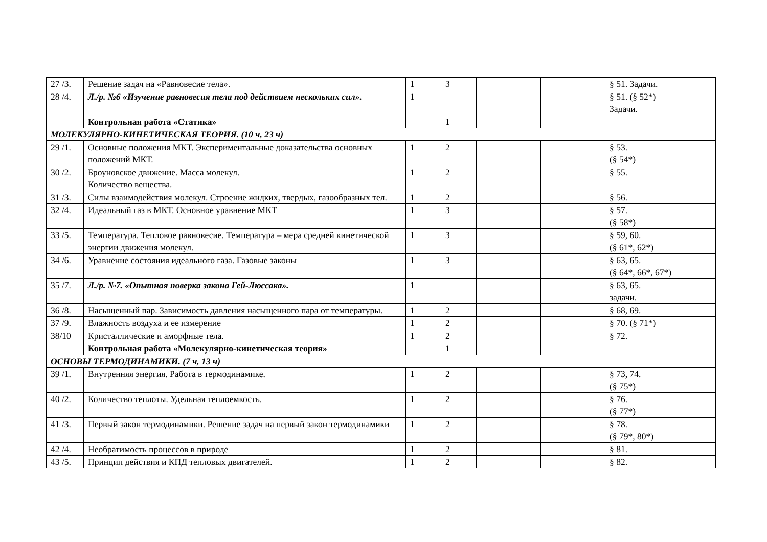| 27 /3. | Решение задач на «Равновесие тела». | 1 | 3 | | | § 51. Задачи. |
| 28 /4. | Л./р. №6 «Изучение равновесия тела под действием нескольких сил». | 1 | | | | § 51. (§ 52*) Задачи. |
| | Контрольная работа «Статика» | | 1 | | | |
| МОЛЕКУЛЯРНО-КИНЕТИЧЕСКАЯ ТЕОРИЯ. (10 ч, 23 ч) | | | | | | |
| 29 /1. | Основные положения МКТ. Экспериментальные доказательства основных положений МКТ. | 1 | 2 | | | § 53. (§ 54*) |
| 30 /2. | Броуновское движение. Масса молекул. Количество вещества. | 1 | 2 | | | § 55. |
| 31 /3. | Силы взаимодействия молекул. Строение жидких, твердых, газообразных тел. | 1 | 2 | | | § 56. |
| 32 /4. | Идеальный газ в МКТ. Основное уравнение МКТ | 1 | 3 | | | § 57. (§ 58*) |
| 33 /5. | Температура. Тепловое равновесие. Температура – мера средней кинетической энергии движения молекул. | 1 | 3 | | | § 59, 60. (§ 61*, 62*) |
| 34 /6. | Уравнение состояния идеального газа. Газовые законы | 1 | 3 | | | § 63, 65. (§ 64*, 66*, 67*) |
| 35 /7. | Л./р. №7. «Опытная поверка закона Гей-Люссака». | 1 | | | | § 63, 65. задачи. |
| 36 /8. | Насыщенный пар. Зависимость давления насыщенного пара от температуры. | 1 | 2 | | | § 68, 69. |
| 37 /9. | Влажность воздуха и ее измерение | 1 | 2 | | | § 70. (§ 71*) |
| 38/10 | Кристаллические и аморфные тела. | 1 | 2 | | | § 72. |
| | Контрольная работа «Молекулярно-кинетическая теория» | | 1 | | | |
| ОСНОВЫ ТЕРМОДИНАМИКИ. (7 ч, 13 ч) | | | | | | |
| 39 /1. | Внутренняя энергия. Работа в термодинамике. | 1 | 2 | | | § 73, 74. (§ 75*) |
| 40 /2. | Количество теплоты. Удельная теплоемкость. | 1 | 2 | | | § 76. (§ 77*) |
| 41 /3. | Первый закон термодинамики. Решение задач на первый закон термодинамики | 1 | 2 | | | § 78. (§ 79*, 80*) |
| 42 /4. | Необратимость процессов в природе | 1 | 2 | | | § 81. |
| 43 /5. | Принцип действия и КПД тепловых двигателей. | 1 | 2 | | | § 82. |